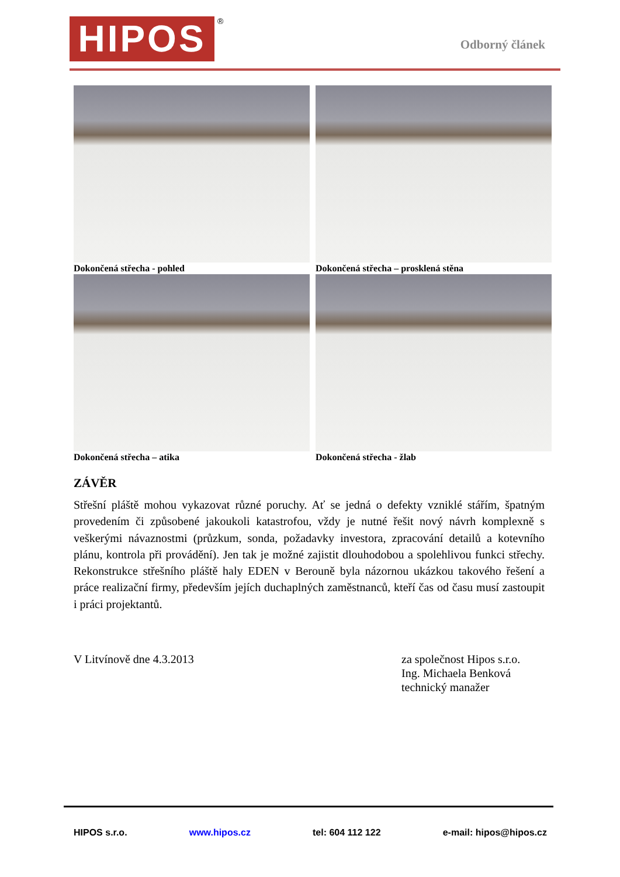HIPOS ®
Odborný článek
Dokončená střecha - pohled
Dokončená střecha – prosklená stěna
Dokončená střecha – atika
Dokončená střecha - žlab
ZÁVĚR
Střešní pláště mohou vykazovat různé poruchy. Ať se jedná o defekty vzniklé stářím, špatným provedením či způsobené jakoukoli katastrofou, vždy je nutné řešit nový návrh komplexně s veškerými návaznostmi (průzkum, sonda, požadavky investora, zpracování detailů a kotevního plánu, kontrola při provádění). Jen tak je možné zajistit dlouhodobou a spolehlivou funkci střechy. Rekonstrukce střešního pláště haly EDEN v Berouně byla názornou ukázkou takového řešení a práce realizační firmy, především jejích duchaplných zaměstnanců, kteří čas od času musí zastoupit i práci projektantů.
V Litvínově dne 4.3.2013 za společnost Hipos s.r.o.
Ing. Michaela Benková
technický manažer
HIPOS s.r.o. www.hipos.cz tel: 604 112 122 e-mail: hipos@hipos.cz